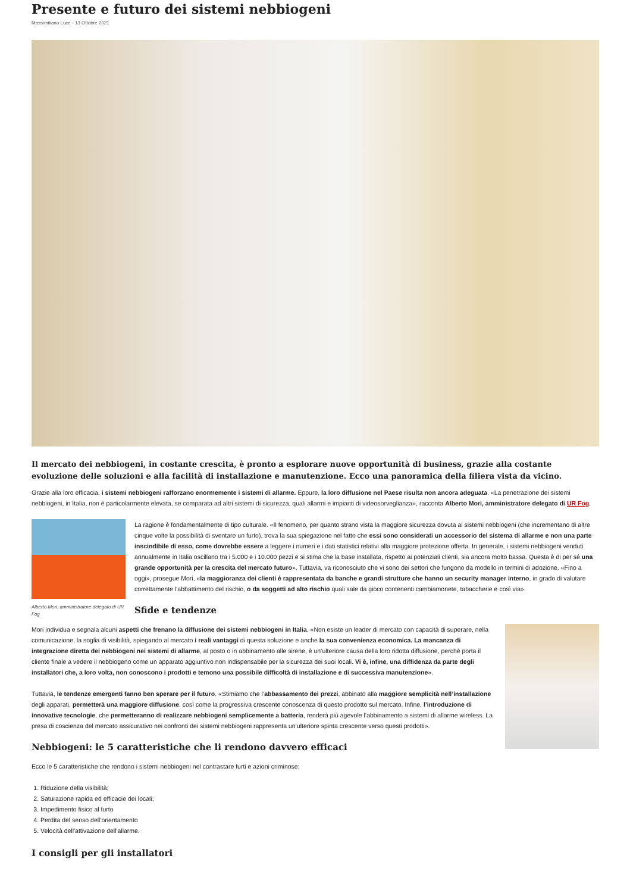Presente e futuro dei sistemi nebbiogeni
Massimiliano Luce - 13 Ottobre 2021
Il mercato dei nebbiogeni, in costante crescita, è pronto a esplorare nuove opportunità di business, grazie alla costante evoluzione delle soluzioni e alla facilità di installazione e manutenzione. Ecco una panoramica della filiera vista da vicino.
Grazie alla loro efficacia, i sistemi nebbiogeni rafforzano enormemente i sistemi di allarme. Eppure, la loro diffusione nel Paese risulta non ancora adeguata. «La penetrazione dei sistemi nebbiogeni, in Italia, non è particolarmente elevata, se comparata ad altri sistemi di sicurezza, quali allarmi e impianti di videosorveglianza», racconta Alberto Mori, amministratore delegato di UR Fog.
Alberto Mori, amministratore delegato di UR Fog
La ragione è fondamentalmente di tipo culturale. «Il fenomeno, per quanto strano vista la maggiore sicurezza dovuta ai sistemi nebbiogeni (che incrementano di altre cinque volte la possibilità di sventare un furto), trova la sua spiegazione nel fatto che essi sono considerati un accessorio del sistema di allarme e non una parte inscindibile di esso, come dovrebbe essere a leggere i numeri e i dati statistici relativi alla maggiore protezione offerta. In generale, i sistemi nebbiogeni venduti annualmente in Italia oscillano tra i 5.000 e i 10.000 pezzi e si stima che la base installata, rispetto ai potenziali clienti, sia ancora molto bassa. Questa è di per sé una grande opportunità per la crescita del mercato futuro». Tuttavia, va riconosciuto che vi sono dei settori che fungono da modello in termini di adozione. «Fino a oggi», prosegue Mori, «la maggioranza dei clienti è rappresentata da banche e grandi strutture che hanno un security manager interno, in grado di valutare correttamente l’abbattimento del rischio, o da soggetti ad alto rischio quali sale da gioco contenenti cambiamonete, tabaccherie e così via».
Sfide e tendenze
Mori individua e segnala alcuni aspetti che frenano la diffusione dei sistemi nebbiogeni in Italia. «Non esiste un leader di mercato con capacità di superare, nella comunicazione, la soglia di visibilità, spiegando al mercato i reali vantaggi di questa soluzione e anche la sua convenienza economica. La mancanza di integrazione diretta dei nebbiogeni nei sistemi di allarme, al posto o in abbinamento alle sirene, è un’ulteriore causa della loro ridotta diffusione, perché porta il cliente finale a vedere il nebbiogeno come un apparato aggiuntivo non indispensabile per la sicurezza dei suoi locali. Vi è, infine, una diffidenza da parte degli installatori che, a loro volta, non conoscono i prodotti e temono una possibile difficoltà di installazione e di successiva manutenzione».
Tuttavia, le tendenze emergenti fanno ben sperare per il futuro. «Stimiamo che l’abbassamento dei prezzi, abbinato alla maggiore semplicità nell’installazione degli apparati, permetterà una maggiore diffusione, così come la progressiva crescente conoscenza di questo prodotto sul mercato. Infine, l’introduzione di innovative tecnologie, che permetteranno di realizzare nebbiogeni semplicemente a batteria, renderà più agevole l’abbinamento a sistemi di allarme wireless. La presa di coscienza del mercato assicurativo nei confronti dei sistemi nebbiogeni rappresenta un’ulteriore spinta crescente verso questi prodotti».
Nebbiogeni: le 5 caratteristiche che li rendono davvero efficaci
Ecco le 5 caratteristiche che rendono i sistemi nebbiogeni nel contrastare furti e azioni criminose:
1. Riduzione della visibilità;
2. Saturazione rapida ed efficacie dei locali;
3. Impedimento fisico al furto
4. Perdita del senso dell'orientamento
5. Velocità dell'attivazione dell'allarme.
I consigli per gli installatori